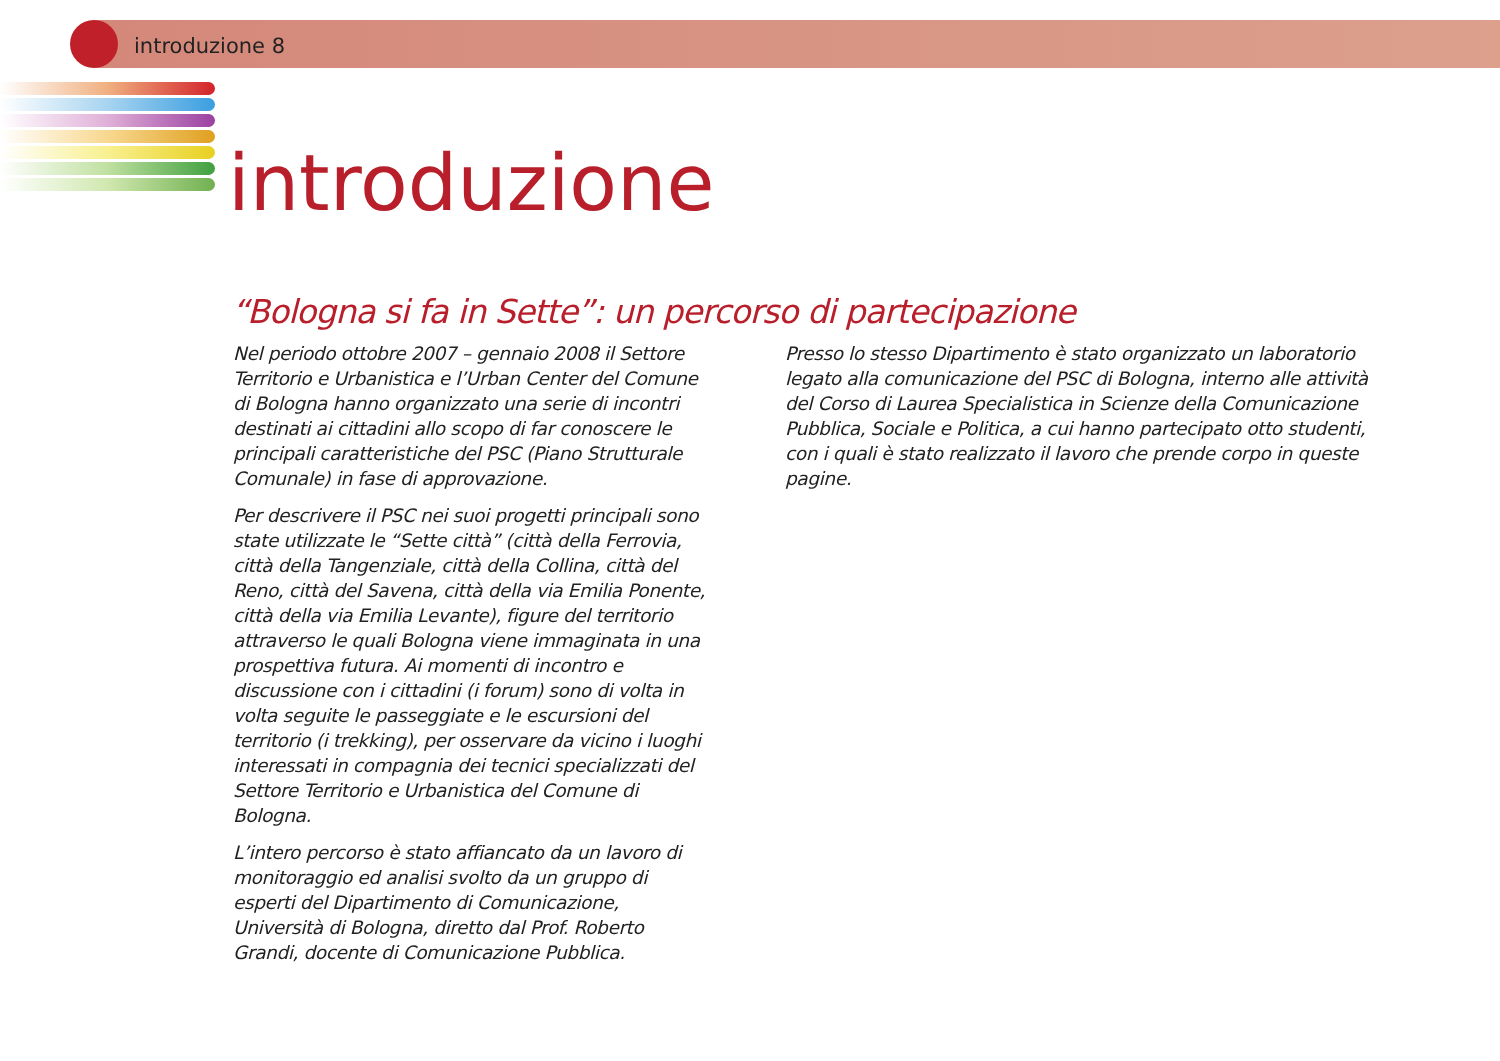introduzione 8
introduzione
“Bologna si fa in Sette”: un percorso di partecipazione
Nel periodo ottobre 2007 – gennaio 2008 il Settore Territorio e Urbanistica e l’Urban Center del Comune di Bologna hanno organizzato una serie di incontri destinati ai cittadini allo scopo di far conoscere le principali caratteristiche del PSC (Piano Strutturale Comunale) in fase di approvazione.
Per descrivere il PSC nei suoi progetti principali sono state utilizzate le “Sette città” (città della Ferrovia, città della Tangenziale, città della Collina, città del Reno, città del Savena, città della via Emilia Ponente, città della via Emilia Levante), figure del territorio attraverso le quali Bologna viene immaginata in una prospettiva futura. Ai momenti di incontro e discussione con i cittadini (i forum) sono di volta in volta seguite le passeggiate e le escursioni del territorio (i trekking), per osservare da vicino i luoghi interessati in compagnia dei tecnici specializzati del Settore Territorio e Urbanistica del Comune di Bologna.
L’intero percorso è stato affiancato da un lavoro di monitoraggio ed analisi svolto da un gruppo di esperti del Dipartimento di Comunicazione, Università di Bologna, diretto dal Prof. Roberto Grandi, docente di Comunicazione Pubblica.
Presso lo stesso Dipartimento è stato organizzato un laboratorio legato alla comunicazione del PSC di Bologna, interno alle attività del Corso di Laurea Specialistica in Scienze della Comunicazione Pubblica, Sociale e Politica, a cui hanno partecipato otto studenti, con i quali è stato realizzato il lavoro che prende corpo in queste pagine.